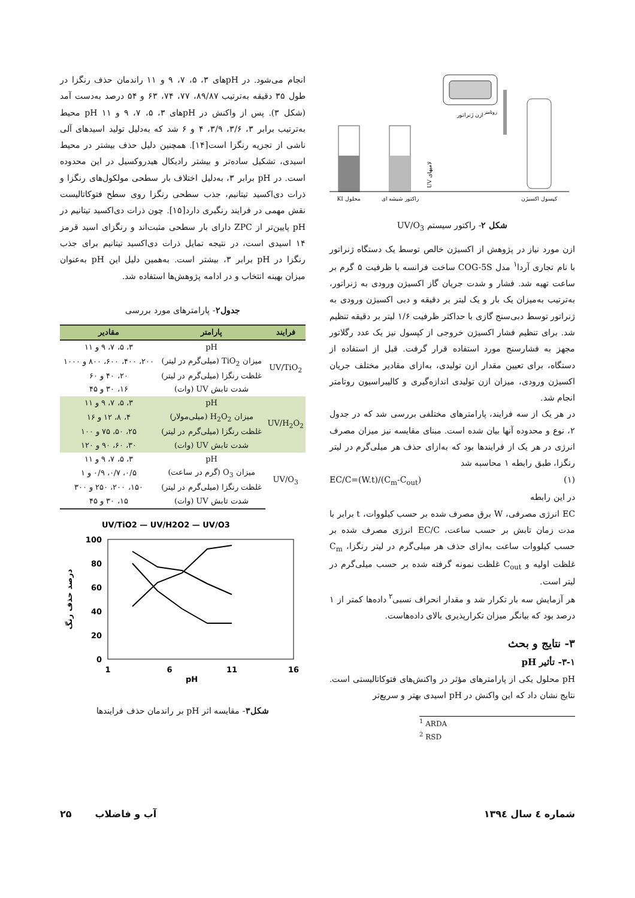ازن ژنراتور
کپسول اکسیژن
روتامتر
راکتور شیشه ای
محلول KI
لامپهای UV
شکل ۲- راکتور سیستم UV/O<sub>3</sub>
ازن مورد نیاز در پژوهش از اکسیژن خالص توسط یک دستگاه ژنراتور با نام تجاری آردا<sup>۱</sup> مدل COG-5S ساخت فرانسه با ظرفیت ۵ گرم بر ساعت تهیه شد. فشار و شدت جریان گاز اکسیژن ورودی به ژنراتور، به‌ترتیب به‌میزان یک بار و یک لیتر بر دقیقه و دبی اکسیژن ورودی به ژنراتور توسط دبی‌سنج گازی با حداکثر ظرفیت ۱/۶ لیتر بر دقیقه تنظیم شد. برای تنظیم فشار اکسیژن خروجی از کپسول نیز یک عدد رگلاتور مجهز به فشارسنج مورد استفاده قرار گرفت. قبل از استفاده از دستگاه، برای تعیین مقدار ازن تولیدی، به‌ازای مقادیر مختلف جریان اکسیژن ورودی، میزان ازن تولیدی اندازه‌گیری و کالیبراسیون روتامتر انجام شد.
در هر یک از سه فرایند، پارامترهای مختلفی بررسی شد که در جدول ۲، نوع و محدوده آنها بیان شده است. مبنای مقایسه نیز میزان مصرف انرژی در هر یک از فرایندها بود که به‌ازای حذف هر میلی‌گرم در لیتر رنگزا، طبق رابطه ۱ محاسبه شد
(۱) EC/C=(W.t)/(C<sub>m</sub>-C<sub>out</sub>)
در این رابطه
EC انرژی مصرفی، W برق مصرف شده بر حسب کیلووات، t برابر با مدت زمان تابش بر حسب ساعت، EC/C انرژی مصرف شده بر حسب کیلووات ساعت به‌ازای حذف هر میلی‌گرم در لیتر رنگزا، C<sub>m</sub> غلظت اولیه و C<sub>out</sub> غلظت نمونه گرفته شده بر حسب میلی‌گرم در لیتر است.
هر آزمایش سه بار تکرار شد و مقدار انحراف نسبی<sup>۲</sup> داده‌ها کمتر از ۱ درصد بود که بیانگر میزان تکرارپذیری بالای داده‌هاست.
۳- نتایج و بحث
۳-۱- تأثیر pH
pH محلول یکی از پارامترهای مؤثر در واکنش‌های فتوکاتالیستی است. نتایج نشان داد که این واکنش در pH اسیدی بهتر و سریع‌تر
<sup>1</sup> ARDA
<sup>2</sup> RSD
انجام می‌شود. در pHهای ۳، ۵، ۷، ۹ و ۱۱ راندمان حذف رنگزا در طول ۳۵ دقیقه به‌ترتیب ۸۹/۸۷، ۷۷، ۷۴، ۶۳ و ۵۴ درصد به‌دست آمد (شکل ۳). پس از واکنش در pHهای ۳، ۵، ۷، ۹ و ۱۱ pH محیط به‌ترتیب برابر ۳، ۳/۶، ۳/۹، ۴ و ۶ شد که به‌دلیل تولید اسیدهای آلی ناشی از تجزیه رنگزا است[۱۴]. همچنین دلیل حذف بیشتر در محیط اسیدی، تشکیل ساده‌تر و بیشتر رادیکال هیدروکسیل در این محدوده است. در pH برابر ۳، به‌دلیل اختلاف بار سطحی مولکول‌های رنگزا و ذرات دی‌اکسید تیتانیم، جذب سطحی رنگزا روی سطح فتوکاتالیست نقش مهمی در فرایند رنگبری دارد[۱۵]. چون ذرات دی‌اکسید تیتانیم در pH پایین‌تر از ZPC دارای بار سطحی مثبت‌اند و رنگزای اسید قرمز ۱۴ اسیدی است، در نتیجه تمایل ذرات دی‌اکسید تیتانیم برای جذب رنگزا در pH برابر ۳، بیشتر است. به‌همین دلیل این pH به‌عنوان میزان بهینه انتخاب و در ادامه پژوهش‌ها استفاده شد.
جدول۲- پارامترهای مورد بررسی
| فرایند | پارامتر | مقادیر |
| --- | --- | --- |
| UV/TiO<sub>2</sub> | pH | ۳، ۵، ۷، ۹ و ۱۱ |
| | میزان TiO<sub>2</sub> (میلی‌گرم در لیتر) | ۲۰۰، ۴۰۰، ۶۰۰، ۸۰۰ و ۱۰۰۰ |
| | غلظت رنگزا (میلی‌گرم در لیتر) | ۲۰، ۴۰ و ۶۰ |
| | شدت تابش UV (وات) | ۱۶، ۳۰ و ۴۵ |
| UV/H<sub>2</sub>O<sub>2</sub> | pH | ۳، ۵، ۷، ۹ و ۱۱ |
| | میزان H<sub>2</sub>O<sub>2</sub> (میلی‌مولار) | ۴، ۸، ۱۲ و ۱۶ |
| | غلظت رنگزا (میلی‌گرم در لیتر) | ۲۵، ۵۰، ۷۵ و ۱۰۰ |
| | شدت تابش UV (وات) | ۳۰، ۶۰، ۹۰ و ۱۲۰ |
| UV/O<sub>3</sub> | pH | ۳، ۵، ۷، ۹ و ۱۱ |
| | میزان O<sub>3</sub> (گرم در ساعت) | ۰/۵، ۰/۷، ۰/۹ و ۱ |
| | غلظت رنگزا (میلی‌گرم در لیتر) | ۱۵۰، ۲۰۰، ۲۵۰ و ۳۰۰ |
| | شدت تابش UV (وات) | ۱۵، ۳۰ و ۴۵ |
UV/TiO2 — UV/H2O2 — UV/O3
100
80
60
40
20
0
1
6
11
16
pH
درصد حذف رنگ
شکل۳- مقایسه اثر pH بر راندمان حذف فرایندها
شماره ٤ سال ۱۳۹٤ آب و فاضلاب ۲۵